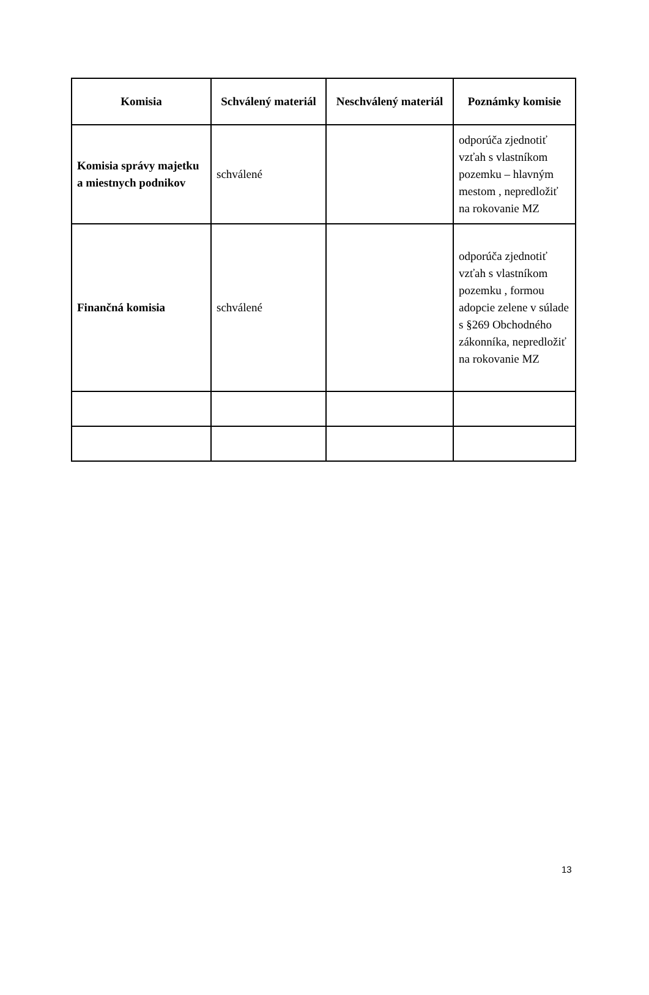| Komisia | Schválený materiál | Neschválený materiál | Poznámky komisie |
| --- | --- | --- | --- |
| Komisia správy majetku a miestnych podnikov | schválené | | odporúča zjednotiť vzťah s vlastníkom pozemku – hlavným mestom , nepredložiť na rokovanie MZ |
| Finančná komisia | schválené | | odporúča zjednotiť vzťah s vlastníkom pozemku , formou adopcie zelene v súlade s §269 Obchodného zákonníka, nepredložiť na rokovanie MZ |
13